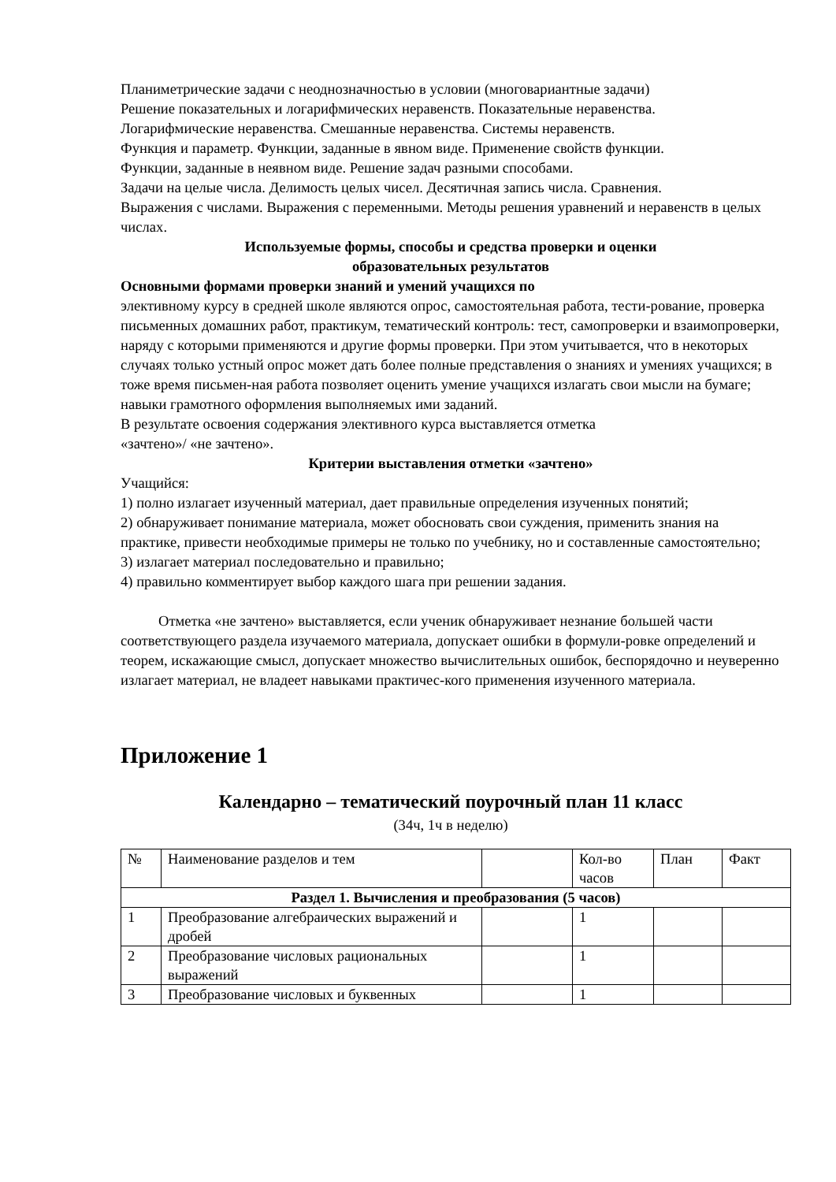Планиметрические задачи с неоднозначностью в условии (многовариантные задачи)
Решение показательных и логарифмических неравенств. Показательные неравенства.
Логарифмические неравенства. Смешанные неравенства. Системы неравенств.
Функция и параметр. Функции, заданные в явном виде. Применение свойств функции.
Функции, заданные в неявном виде. Решение задач разными способами.
Задачи на целые числа. Делимость целых чисел. Десятичная запись числа. Сравнения.
Выражения с числами. Выражения с переменными. Методы решения уравнений и неравенств в целых числах.
Используемые формы, способы и средства проверки и оценки
образовательных результатов
Основными формами проверки знаний и умений учащихся по
элективному курсу в средней школе являются опрос, самостоятельная работа, тести-рование, проверка письменных домашних работ, практикум, тематический контроль: тест, самопроверки и взаимопроверки, наряду с которыми применяются и другие формы проверки. При этом учитывается, что в некоторых случаях только устный опрос может дать более полные представления о знаниях и умениях учащихся; в тоже время письмен-ная работа позволяет оценить умение учащихся излагать свои мысли на бумаге; навыки грамотного оформления выполняемых ими заданий.
В результате освоения содержания элективного курса выставляется отметка
«зачтено»/ «не зачтено».
Критерии выставления отметки «зачтено»
Учащийся:
1) полно излагает изученный материал, дает правильные определения изученных понятий;
2) обнаруживает понимание материала, может обосновать свои суждения, применить знания на практике, привести необходимые примеры не только по учебнику, но и составленные самостоятельно;
3) излагает материал последовательно и правильно;
4) правильно комментирует выбор каждого шага при решении задания.
Отметка «не зачтено» выставляется, если ученик обнаруживает незнание большей части соответствующего раздела изучаемого материала, допускает ошибки в формули-ровке определений и теорем, искажающие смысл, допускает множество вычислительных ошибок, беспорядочно и неуверенно излагает материал, не владеет навыками практичес-кого применения изученного материала.
Приложение 1
Календарно – тематический поурочный план 11 класс
(34ч, 1ч в неделю)
| № | Наименование разделов и тем | | Кол-во часов | План | Факт |
| Раздел 1. Вычисления и преобразования (5 часов) | | | | | |
| 1 | Преобразование алгебраических выражений и дробей | | 1 | | |
| 2 | Преобразование числовых рациональных выражений | | 1 | | |
| 3 | Преобразование числовых и буквенных | | 1 | | |